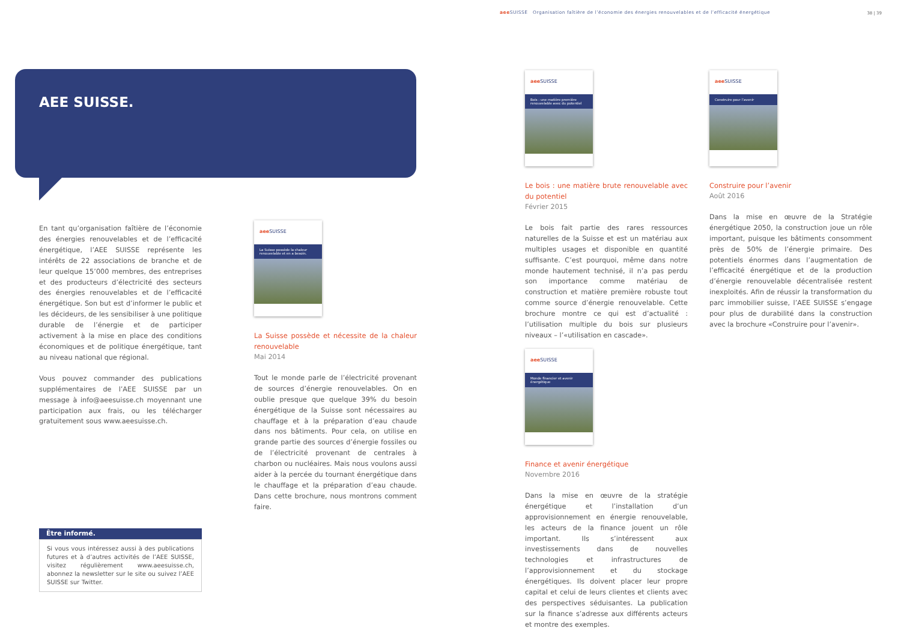aee SUISSE Organisation faîtière de l’économie des énergies renouvelables et de l’efficacité énergétique
38 | 39
AEE SUISSE.
En tant qu’organisation faîtière de l’économie des énergies renouvelables et de l’efficacité énergétique, l’AEE SUISSE représente les intérêts de 22 associations de branche et de leur quelque 15’000 membres, des entreprises et des producteurs d’électricité des secteurs des énergies renouvelables et de l’efficacité énergétique. Son but est d’informer le public et les décideurs, de les sensibiliser à une politique durable de l’énergie et de participer activement à la mise en place des conditions économiques et de politique énergétique, tant au niveau national que régional.
Vous pouvez commander des publications supplémentaires de l’AEE SUISSE par un message à info@aeesuisse.ch moyennant une participation aux frais, ou les télécharger gratuitement sous www.aeesuisse.ch.
Être informé.
Si vous vous intéressez aussi à des publications futures et à d’autres activités de l’AEE SUISSE, visitez régulièrement www.aeesuisse.ch, abonnez la newsletter sur le site ou suivez l’AEE SUISSE sur Twitter.
aee SUISSE
La Suisse possède la chaleur renouvelable et en a besoin.
La Suisse possède et nécessite de la chaleur renouvelable
Mai 2014
Tout le monde parle de l’électricité provenant de sources d’énergie renouvelables. On en oublie presque que quelque 39% du besoin énergétique de la Suisse sont nécessaires au chauffage et à la préparation d’eau chaude dans nos bâtiments. Pour cela, on utilise en grande partie des sources d’énergie fossiles ou de l’électricité provenant de centrales à charbon ou nucléaires. Mais nous voulons aussi aider à la percée du tournant énergétique dans le chauffage et la préparation d’eau chaude. Dans cette brochure, nous montrons comment faire.
aee SUISSE
Bois : une matière première renouvelable avec du potentiel
Le bois : une matière brute renouvelable avec du potentiel
Février 2015
Le bois fait partie des rares ressources naturelles de la Suisse et est un matériau aux multiples usages et disponible en quantité suffisante. C’est pourquoi, même dans notre monde hautement technisé, il n’a pas perdu son importance comme matériau de construction et matière première robuste tout comme source d’énergie renouvelable. Cette brochure montre ce qui est d’actualité : l’utilisation multiple du bois sur plusieurs niveaux – l’«utilisation en cascade».
aee SUISSE
Construire pour l’avenir
Construire pour l’avenir
Août 2016
Dans la mise en œuvre de la Stratégie énergétique 2050, la construction joue un rôle important, puisque les bâtiments consomment près de 50% de l’énergie primaire. Des potentiels énormes dans l’augmentation de l’efficacité énergétique et de la production d’énergie renouvelable décentralisée restent inexploités. Afin de réussir la transformation du parc immobilier suisse, l’AEE SUISSE s’engage pour plus de durabilité dans la construction avec la brochure «Construire pour l’avenir».
aee SUISSE
Monde financier et avenir énergétique
Finance et avenir énergétique
Novembre 2016
Dans la mise en œuvre de la stratégie énergétique et l’installation d’un approvisionnement en énergie renouvelable, les acteurs de la finance jouent un rôle important. Ils s’intéressent aux investissements dans de nouvelles technologies et infrastructures de l’approvisionnement et du stockage énergétiques. Ils doivent placer leur propre capital et celui de leurs clientes et clients avec des perspectives séduisantes. La publication sur la finance s’adresse aux différents acteurs et montre des exemples.